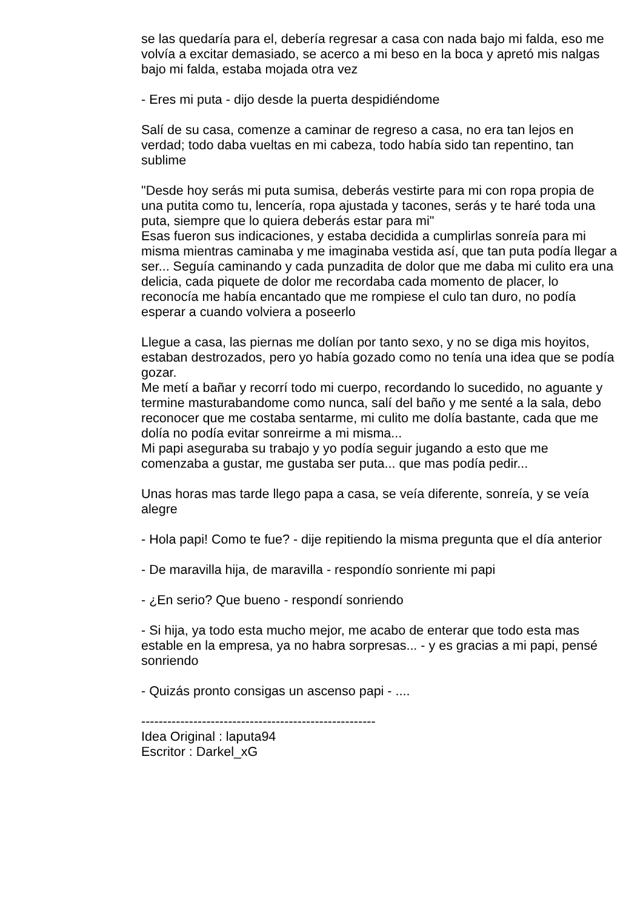se las quedaría para el, debería regresar a casa con nada bajo mi falda, eso me volvía a excitar demasiado, se acerco a mi beso en la boca y apretó mis nalgas bajo mi falda, estaba mojada otra vez
- Eres mi puta - dijo desde la puerta despidiéndome
Salí de su casa, comenze a caminar de regreso a casa, no era tan lejos en verdad; todo daba vueltas en mi cabeza, todo había sido tan repentino, tan sublime
"Desde hoy serás mi puta sumisa, deberás vestirte para mi con ropa propia de una putita como tu, lencería, ropa ajustada y tacones, serás y te haré toda una puta, siempre que lo quiera deberás estar para mi"
Esas fueron sus indicaciones, y estaba decidida a cumplirlas sonreía para mi misma mientras caminaba y me imaginaba vestida así, que tan puta podía llegar a ser... Seguía caminando y cada punzadita de dolor que me daba mi culito era una delicia, cada piquete de dolor me recordaba cada momento de placer, lo reconocía me había encantado que me rompiese el culo tan duro, no podía esperar a cuando volviera a poseerlo
Llegue a casa, las piernas me dolían por tanto sexo, y no se diga mis hoyitos, estaban destrozados, pero yo había gozado como no tenía una idea que se podía gozar.
Me metí a bañar y recorrí todo mi cuerpo, recordando lo sucedido, no aguante y termine masturabandome como nunca, salí del baño y me senté a la sala, debo reconocer que me costaba sentarme, mi culito me dolía bastante, cada que me dolía no podía evitar sonreirme a mi misma...
Mi papi aseguraba su trabajo y yo podía seguir jugando a esto que me comenzaba a gustar, me gustaba ser puta... que mas podía pedir...
Unas horas mas tarde llego papa a casa, se veía diferente, sonreía, y se veía alegre
- Hola papi! Como te fue? - dije repitiendo la misma pregunta que el día anterior
- De maravilla hija, de maravilla - respondío sonriente mi papi
- ¿En serio? Que bueno - respondí sonriendo
- Si hija, ya todo esta mucho mejor, me acabo de enterar que todo esta mas estable en la empresa, ya no habra sorpresas... - y es gracias a mi papi, pensé sonriendo
- Quizás pronto consigas un ascenso papi - ....
------------------------------------------------------
Idea Original : laputa94
Escritor : Darkel_xG